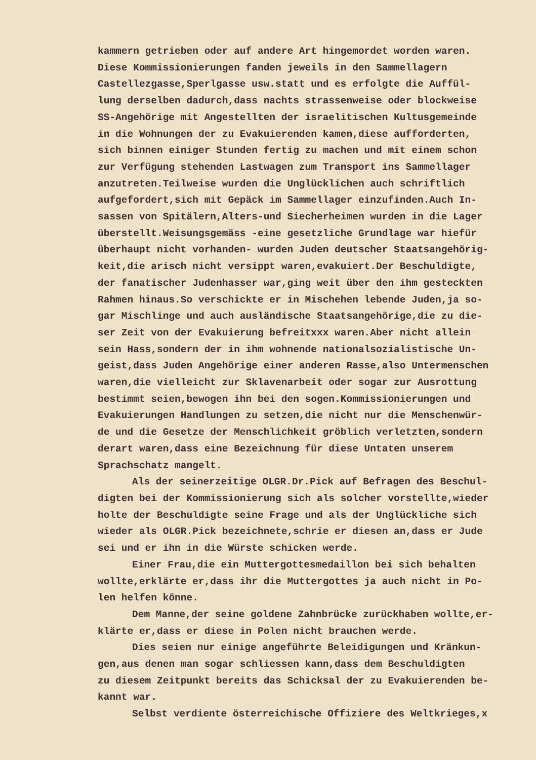kammern getrieben oder auf andere Art hingemordet worden waren.
Diese Kommissionierungen fanden jeweils in den Sammellagern
Castellezgasse,Sperlgasse usw.statt und es erfolgte die Auffül-
lung derselben dadurch,dass nachts strassenweise oder blockweise
SS-Angehörige mit Angestellten der israelitischen Kultusgemeinde
in die Wohnungen der zu Evakuierenden kamen,diese aufforderten,
sich binnen einiger Stunden fertig zu machen und mit einem schon
zur Verfügung stehenden Lastwagen zum Transport ins Sammellager
anzutreten.Teilweise wurden die Unglücklichen auch schriftlich
aufgefordert,sich mit Gepäck im Sammellager einzufinden.Auch In-
sassen von Spitälern,Alters-und Siecherheimen wurden in die Lager
überstellt.Weisungsgemäss -eine gesetzliche Grundlage war hiefür
überhaupt nicht vorhanden- wurden Juden deutscher Staatsangehörig-
keit,die arisch nicht versippt waren,evakuiert.Der Beschuldigte,
der fanatischer Judenhasser war,ging weit über den ihm gesteckten
Rahmen hinaus.So verschickte er in Mischehen lebende Juden,ja so-
gar Mischlinge und auch ausländische Staatsangehörige,die zu die-
ser Zeit von der Evakuierung befreitxxx waren.Aber nicht allein
sein Hass,sondern der in ihm wohnende nationalsozialistische Un-
geist,dass Juden Angehörige einer anderen Rasse,also Untermenschen
waren,die vielleicht zur Sklavenarbeit oder sogar zur Ausrottung
bestimmt seien,bewogen ihn bei den sogen.Kommissionierungen und
Evakuierungen Handlungen zu setzen,die nicht nur die Menschenwür-
de und die Gesetze der Menschlichkeit gröblich verletzten,sondern
derart waren,dass eine Bezeichnung für diese Untaten unserem
Sprachschatz mangelt.
Als der seinerzeitige OLGR.Dr.Pick auf Befragen des Beschul-
digten bei der Kommissionierung sich als solcher vorstellte,wieder
holte der Beschuldigte seine Frage und als der Unglückliche sich
wieder als OLGR.Pick bezeichnete,schrie er diesen an,dass er Jude
sei und er ihn in die Würste schicken werde.
Einer Frau,die ein Muttergottesmedaillon bei sich behalten
wollte,erklärte er,dass ihr die Muttergottes ja auch nicht in Po-
len helfen könne.
Dem Manne,der seine goldene Zahnbrücke zurückhaben wollte,er-
klärte er,dass er diese in Polen nicht brauchen werde.
Dies seien nur einige angeführte Beleidigungen und Kränkun-
gen,aus denen man sogar schliessen kann,dass dem Beschuldigten
zu diesem Zeitpunkt bereits das Schicksal der zu Evakuierenden be-
kannt war.
Selbst verdiente österreichische Offiziere des Weltkrieges,x